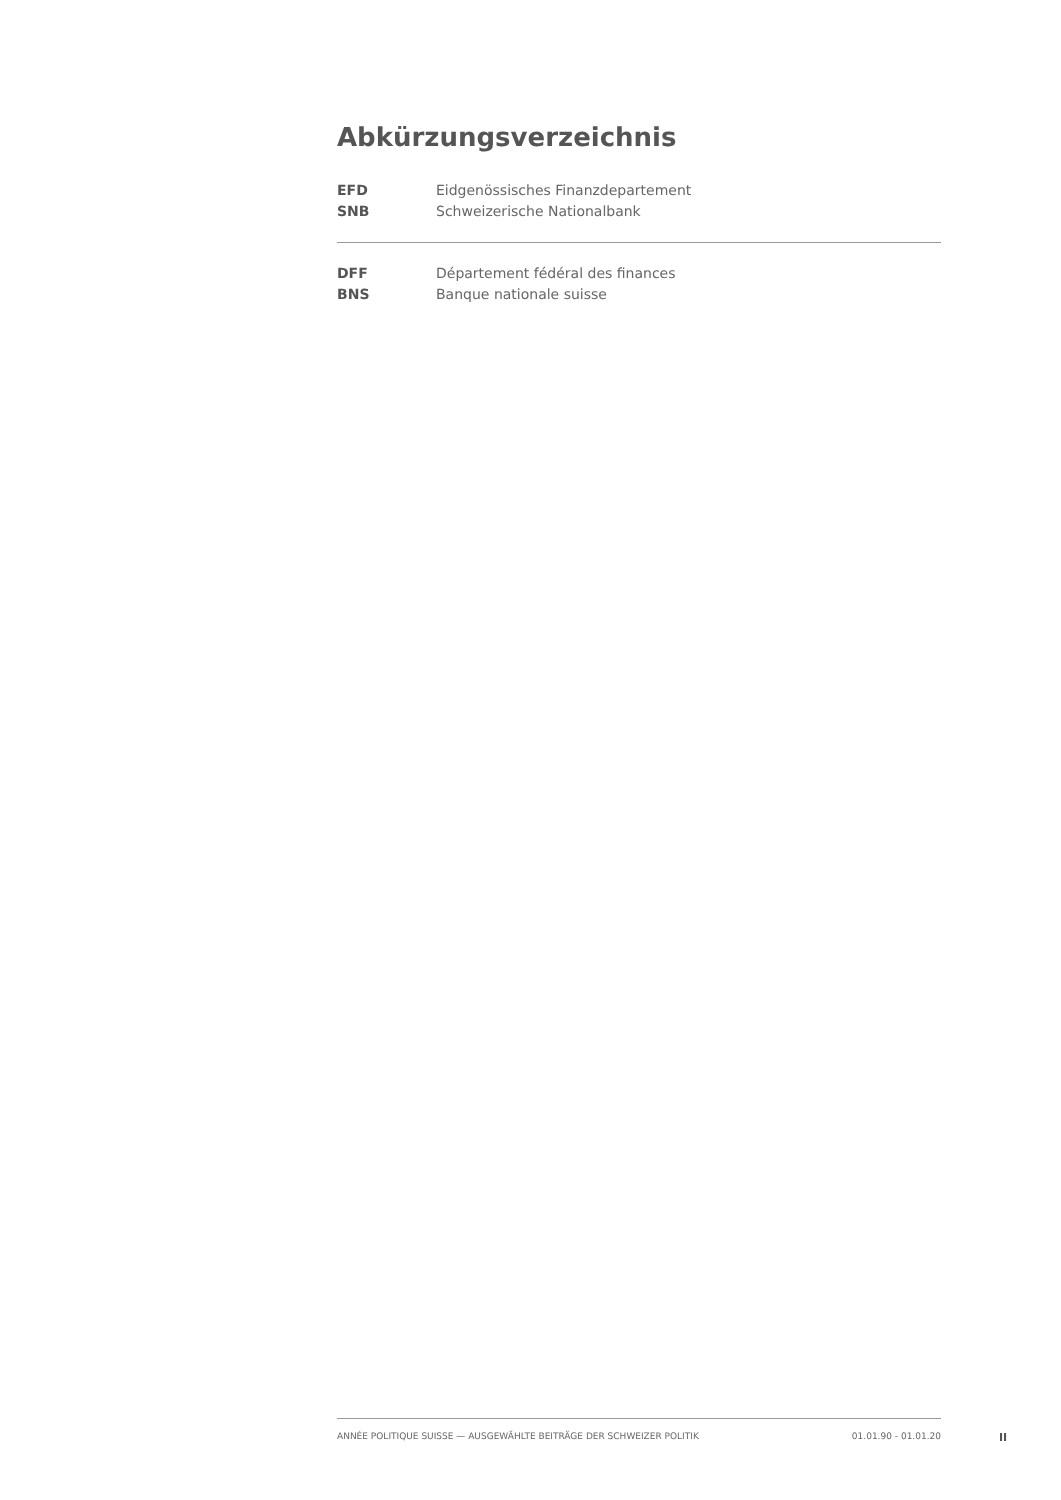Abkürzungsverzeichnis
EFD Eidgenössisches Finanzdepartement
SNB Schweizerische Nationalbank
DFF Département fédéral des finances
BNS Banque nationale suisse
ANNÉE POLITIQUE SUISSE — AUSGEWÄHLTE BEITRÄGE DER SCHWEIZER POLITIK 01.01.90 - 01.01.20
II